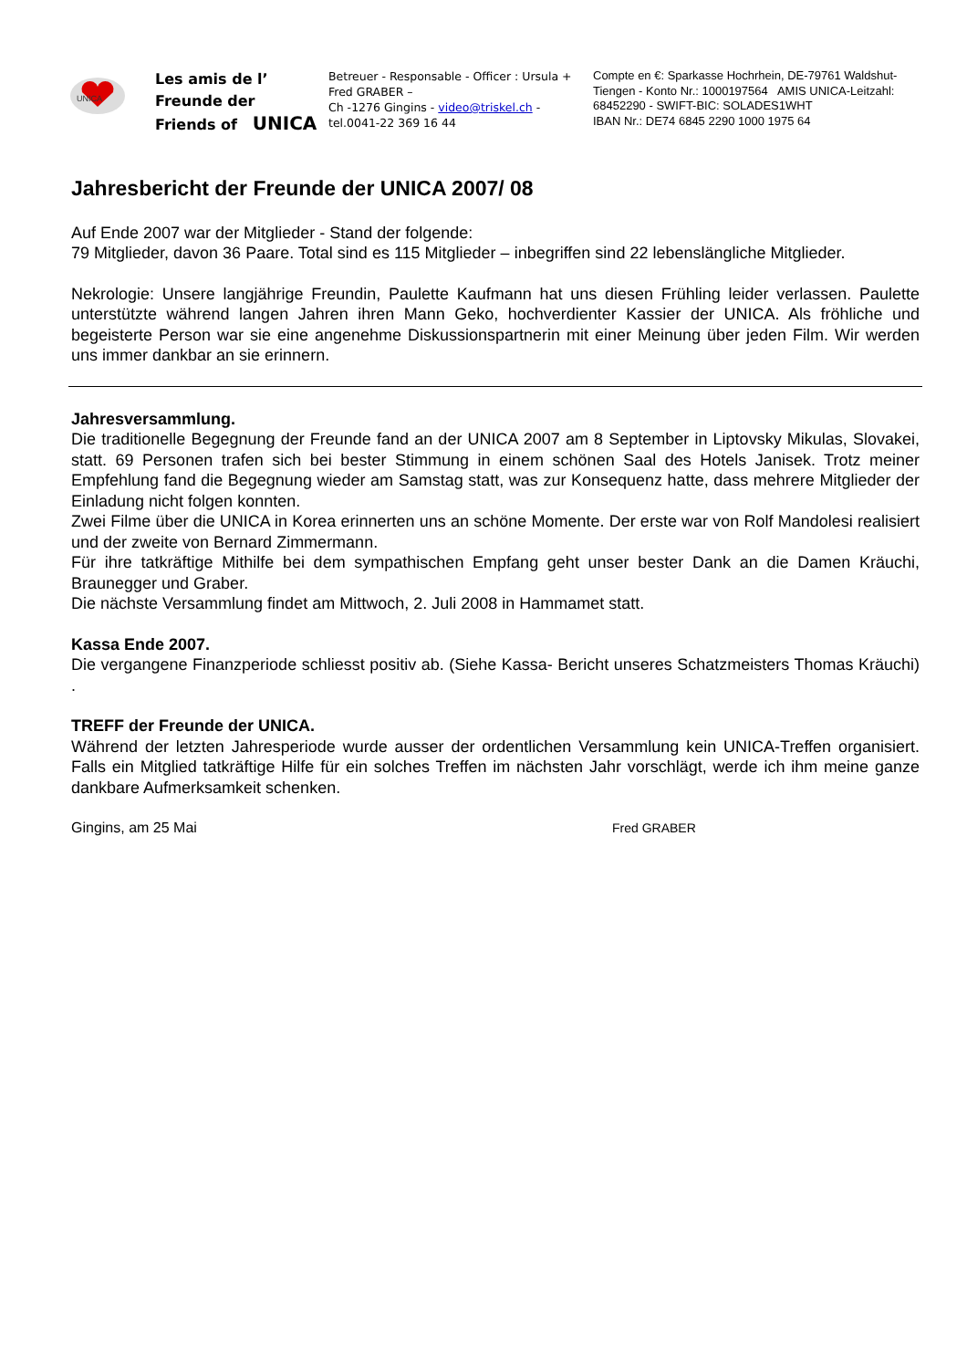UNICA
Les amis de l’
Freunde der
Friends of UNICA
Betreuer - Responsable - Officer : Ursula + Fred GRABER –
Ch -1276 Gingins - video@triskel.ch -
tel.0041-22 369 16 44
Compte en €: Sparkasse Hochrhein, DE-79761 Waldshut-Tiengen - Konto Nr.: 1000197564 AMIS UNICA-Leitzahl: 68452290 - SWIFT-BIC: SOLADES1WHT
IBAN Nr.: DE74 6845 2290 1000 1975 64
Jahresbericht der Freunde der UNICA 2007/ 08
Auf Ende 2007 war der Mitglieder - Stand der folgende:
79 Mitglieder, davon 36 Paare. Total sind es 115 Mitglieder – inbegriffen sind 22 lebenslängliche Mitglieder.
Nekrologie: Unsere langjährige Freundin, Paulette Kaufmann hat uns diesen Frühling leider verlassen. Paulette unterstützte während langen Jahren ihren Mann Geko, hochverdienter Kassier der UNICA. Als fröhliche und begeisterte Person war sie eine angenehme Diskussionspartnerin mit einer Meinung über jeden Film. Wir werden uns immer dankbar an sie erinnern.
Jahresversammlung.
Die traditionelle Begegnung der Freunde fand an der UNICA 2007 am 8 September in Liptovsky Mikulas, Slovakei, statt. 69 Personen trafen sich bei bester Stimmung in einem schönen Saal des Hotels Janisek. Trotz meiner Empfehlung fand die Begegnung wieder am Samstag statt, was zur Konsequenz hatte, dass mehrere Mitglieder der Einladung nicht folgen konnten.
Zwei Filme über die UNICA in Korea erinnerten uns an schöne Momente. Der erste war von Rolf Mandolesi realisiert und der zweite von Bernard Zimmermann.
Für ihre tatkräftige Mithilfe bei dem sympathischen Empfang geht unser bester Dank an die Damen Kräuchi, Braunegger und Graber.
Die nächste Versammlung findet am Mittwoch, 2. Juli 2008 in Hammamet statt.
Kassa Ende 2007.
Die vergangene Finanzperiode schliesst positiv ab. (Siehe Kassa- Bericht unseres Schatzmeisters Thomas Kräuchi) .
TREFF der Freunde der UNICA.
Während der letzten Jahresperiode wurde ausser der ordentlichen Versammlung kein UNICA-Treffen organisiert. Falls ein Mitglied tatkräftige Hilfe für ein solches Treffen im nächsten Jahr vorschlägt, werde ich ihm meine ganze dankbare Aufmerksamkeit schenken.
Gingins, am 25 Mai Fred GRABER